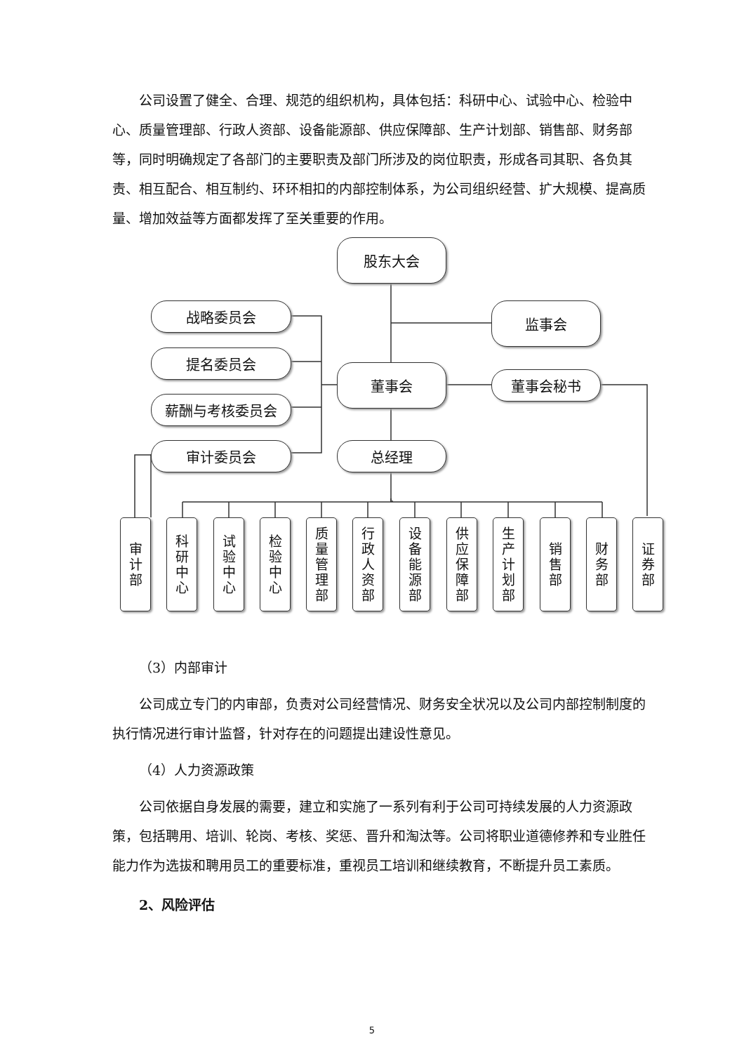公司设置了健全、合理、规范的组织机构，具体包括：科研中心、试验中心、检验中心、质量管理部、行政人资部、设备能源部、供应保障部、生产计划部、销售部、财务部等，同时明确规定了各部门的主要职责及部门所涉及的岗位职责，形成各司其职、各负其责、相互配合、相互制约、环环相扣的内部控制体系，为公司组织经营、扩大规模、提高质量、增加效益等方面都发挥了至关重要的作用。
股东大会
战略委员会 监事会
提名委员会
董事会 董事会秘书
薪酬与考核委员会
审计委员会 总经理
审
计
部
科
研
中
心
试
验
中
心
检
验
中
心
质
量
管
理
部
行
政
人
资
部
设
备
能
源
部
供
应
保
障
部
生
产
计
划
部
销
售
部
财
务
部
证
券
部
（3）内部审计
公司成立专门的内审部，负责对公司经营情况、财务安全状况以及公司内部控制制度的执行情况进行审计监督，针对存在的问题提出建设性意见。
（4）人力资源政策
公司依据自身发展的需要，建立和实施了一系列有利于公司可持续发展的人力资源政策，包括聘用、培训、轮岗、考核、奖惩、晋升和淘汰等。公司将职业道德修养和专业胜任能力作为选拔和聘用员工的重要标准，重视员工培训和继续教育，不断提升员工素质。
2、风险评估
5